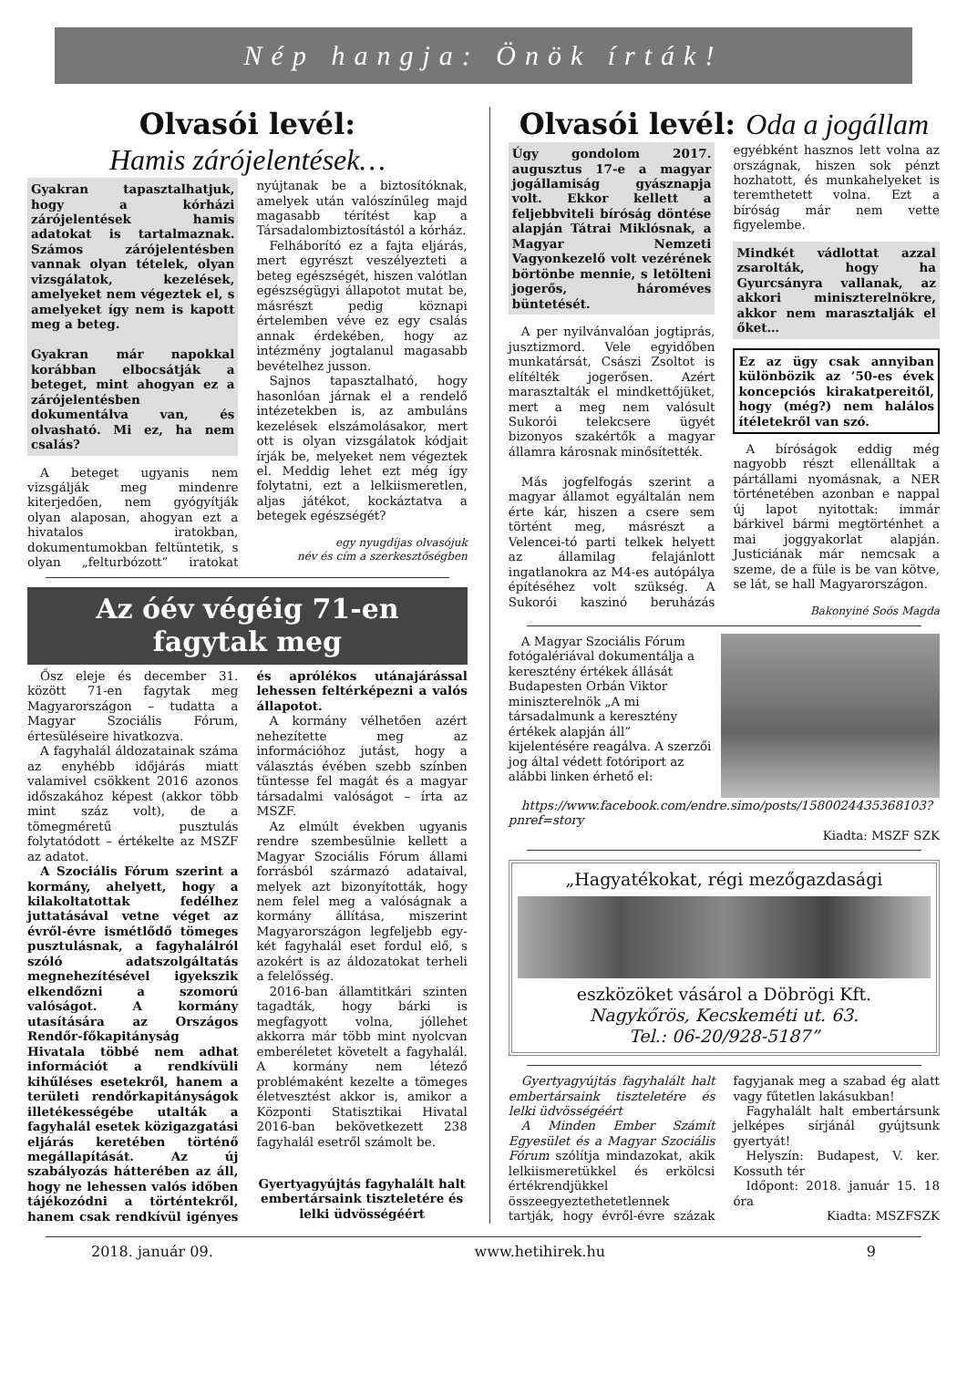Nép hangja: Önök írták!
Olvasói levél:
Hamis zárójelentések…
Gyakran tapasztalhatjuk, hogy a kórházi zárójelentések hamis adatokat is tartalmaznak. Számos zárójelentésben vannak olyan tételek, olyan vizsgálatok, kezelések, amelyeket nem végeztek el, s amelyeket így nem is kapott meg a beteg.
Gyakran már napokkal korábban elbocsátják a beteget, mint ahogyan ez a zárójelentésben dokumentálva van, és olvasható. Mi ez, ha nem csalás?
A beteget ugyanis nem vizsgálják meg mindenre kiterjedően, nem gyógyítják olyan alaposan, ahogyan ezt a hivatalos iratokban, dokumentumokban feltüntetik, s olyan „felturbózott” iratokat nyújtanak be a biztosítóknak, amelyek után valószínűleg majd magasabb térítést kap a Társadalombiztosítástól a kórház.
Felháborító ez a fajta eljárás, mert egyrészt veszélyezteti a beteg egészségét, hiszen valótlan egészségügyi állapotot mutat be, másrészt pedig köznapi értelemben véve ez egy csalás annak érdekében, hogy az intézmény jogtalanul magasabb bevételhez jusson.
Sajnos tapasztalható, hogy hasonlóan járnak el a rendelő intézetekben is, az ambuláns kezelések elszámolásakor, mert ott is olyan vizsgálatok kódjait írják be, melyeket nem végeztek el. Meddig lehet ezt még így folytatni, ezt a lelkiismeretlen, aljas játékot, kockáztatva a betegek egészségét?
egy nyugdíjas olvasójuk
név és cím a szerkesztőségben
Az óév végéig 71-en
fagytak meg
Ősz eleje és december 31. között 71-en fagytak meg Magyarországon – tudatta a Magyar Szociális Fórum, értesüléseire hivatkozva.
A fagyhalál áldozatainak száma az enyhébb időjárás miatt valamivel csökkent 2016 azonos időszakához képest (akkor több mint száz volt), de a tömegméretű pusztulás folytatódott – értékelte az MSZF az adatot.
A Szociális Fórum szerint a kormány, ahelyett, hogy a kilakoltatottak fedélhez juttatásával vetne véget az évről-évre ismétlődő tömeges pusztulásnak, a fagyhalálról szóló adatszolgáltatás megnehezítésével igyekszik elkendőzni a szomorú valóságot. A kormány utasítására az Országos Rendőr-főkapitányság Hivatala többé nem adhat információt a rendkívüli kihűléses esetekről, hanem a területi rendőrkapitányságok illetékességébe utalták a fagyhalál esetek közigazgatási eljárás keretében történő megállapítását. Az új szabályozás hátterében az áll, hogy ne lehessen valós időben tájékozódni a történtekről, hanem csak rendkívül igényes és aprólékos utánajárással lehessen feltérképezni a valós állapotot.
A kormány vélhetően azért nehezítette meg az információhoz jutást, hogy a választás évében szebb színben tüntesse fel magát és a magyar társadalmi valóságot – írta az MSZF.
Az elmúlt években ugyanis rendre szembesülnie kellett a Magyar Szociális Fórum állami forrásból származó adataival, melyek azt bizonyították, hogy nem felel meg a valóságnak a kormány állítása, miszerint Magyarországon legfeljebb egy-két fagyhalál eset fordul elő, s azokért is az áldozatokat terheli a felelősség.
2016-ban államtitkári szinten tagadták, hogy bárki is megfagyott volna, jóllehet akkorra már több mint nyolcvan emberéletet követelt a fagyhalál. A kormány nem létező problémaként kezelte a tömeges életvesztést akkor is, amikor a Központi Statisztikai Hivatal 2016-ban bekövetkezett 238 fagyhalál esetről számolt be.
Gyertyagyújtás fagyhalált halt embertársaink tiszteletére és lelki üdvösségéért
Olvasói levél: Oda a jogállam
Úgy gondolom 2017. augusztus 17-e a magyar jogállamiság gyásznapja volt. Ekkor kellett a feljebbviteli bíróság döntése alapján Tátrai Miklósnak, a Magyar Nemzeti Vagyonkezelő volt vezérének börtönbe mennie, s letölteni jogerős, hároméves büntetését.
A per nyilvánvalóan jogtiprás, jusztizmord. Vele egyidőben munkatársát, Császi Zsoltot is elítélték jogerősen. Azért marasztalták el mindkettőjüket, mert a meg nem valósult Sukorói telekcsere ügyét bizonyos szakértők a magyar államra károsnak minősítették.
Más jogfelfogás szerint a magyar államot egyáltalán nem érte kár, hiszen a csere sem történt meg, másrészt a Velencei-tó parti telkek helyett az államilag felajánlott ingatlanokra az M4-es autópálya építéséhez volt szükség. A Sukorói kaszinó beruházás egyébként hasznos lett volna az országnak, hiszen sok pénzt hozhatott, és munkahelyeket is teremthetett volna. Ezt a bíróság már nem vette figyelembe.
Mindkét vádlottat azzal zsarolták, hogy ha Gyurcsányra vallanak, az akkori miniszterelnökre, akkor nem marasztalják el őket…
Ez az ügy csak annyiban különbözik az ’50-es évek koncepciós kirakatpereitől, hogy (még?) nem halálos ítéletekről van szó.
A bíróságok eddig még nagyobb részt ellenálltak a pártállami nyomásnak, a NER történetében azonban e nappal új lapot nyitottak: immár bárkivel bármi megtörténhet a mai joggyakorlat alapján. Justiciának már nemcsak a szeme, de a füle is be van kötve, se lát, se hall Magyarországon.
Bakonyiné Soós Magda
A Magyar Szociális Fórum fotógalériával dokumentálja a keresztény értékek állását Budapesten Orbán Viktor miniszterelnök „A mi társadalmunk a keresztény értékek alapján áll” kijelentésére reagálva. A szerzői jog által védett fotóriport az alábbi linken érhető el:
https://www.facebook.com/endre.simo/posts/1580024435368103?pnref=story
Kiadta: MSZF SZK
„Hagyatékokat, régi mezőgazdasági
eszközöket vásárol a Döbrögi Kft.
Nagykőrös, Kecskeméti ut. 63.
Tel.: 06-20/928-5187”
Gyertyagyújtás fagyhalált halt embertársaink tiszteletére és lelki üdvösségéért
A Minden Ember Számít Egyesület és a Magyar Szociális Fórum szólítja mindazokat, akik lelkiismeretükkel és erkölcsi értékrendjükkel összeegyeztethetetlennek tartják, hogy évről-évre százak fagyjanak meg a szabad ég alatt vagy fűtetlen lakásukban!
Fagyhalált halt embertársunk jelképes sírjánál gyújtsunk gyertyát!
Helyszín: Budapest, V. ker. Kossuth tér
Időpont: 2018. január 15. 18 óra
Kiadta: MSZFSZK
2018. január 09. www.hetihirek.hu 9